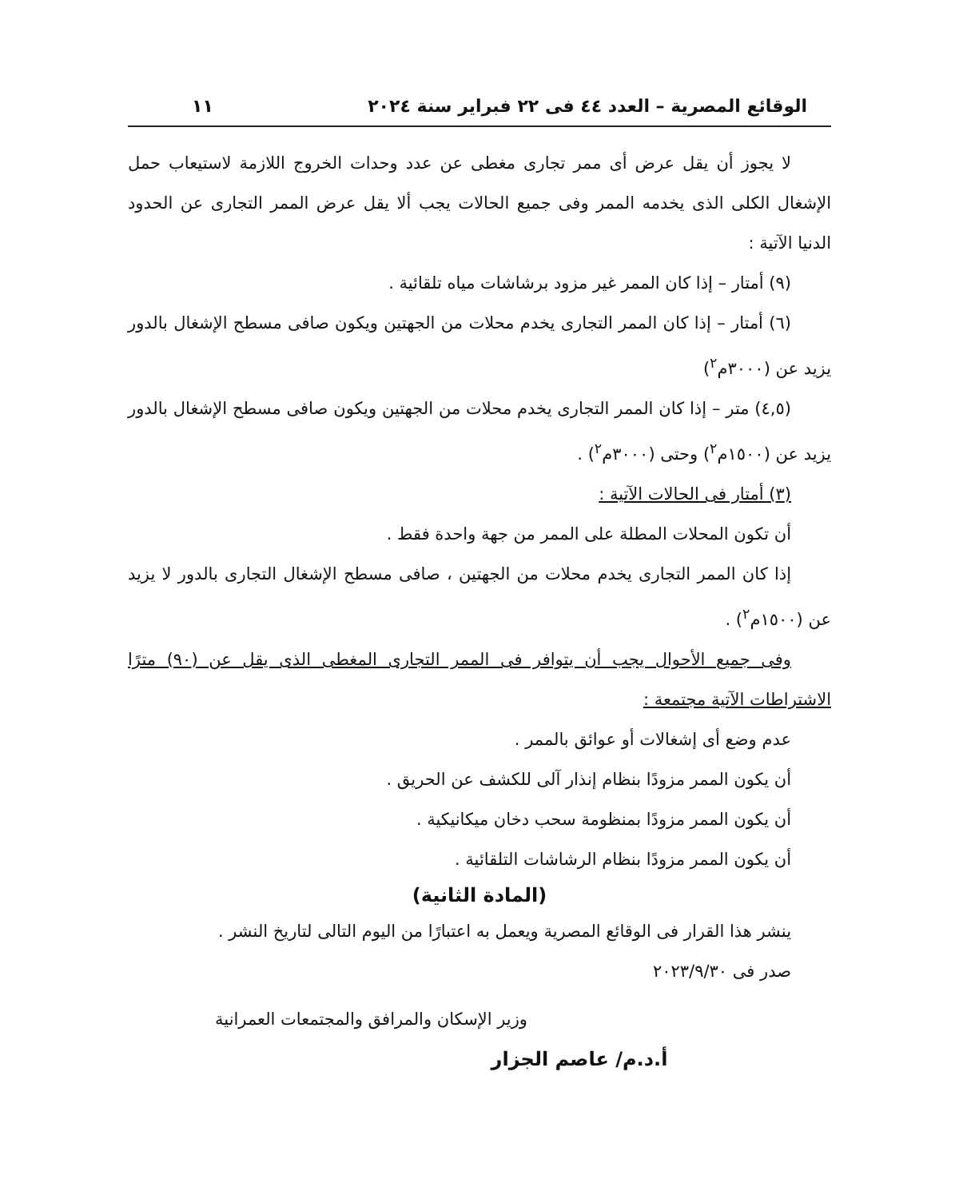الوقائع المصرية – العدد ٤٤ فى ٢٢ فبراير سنة ٢٠٢٤ ١١
لا يجوز أن يقل عرض أى ممر تجارى مغطى عن عدد وحدات الخروج اللازمة لاستيعاب حمل الإشغال الكلى الذى يخدمه الممر وفى جميع الحالات يجب ألا يقل عرض الممر التجارى عن الحدود الدنيا الآتية :
(٩) أمتار – إذا كان الممر غير مزود برشاشات مياه تلقائية .
(٦) أمتار – إذا كان الممر التجارى يخدم محلات من الجهتين ويكون صافى مسطح الإشغال بالدور يزيد عن (٣٠٠٠م<sup>٢</sup>)
(٤,٥) متر – إذا كان الممر التجارى يخدم محلات من الجهتين ويكون صافى مسطح الإشغال بالدور يزيد عن (١٥٠٠م<sup>٢</sup>) وحتى (٣٠٠٠م<sup>٢</sup>) .
(٣) أمتار فى الحالات الآتية :
أن تكون المحلات المطلة على الممر من جهة واحدة فقط .
إذا كان الممر التجارى يخدم محلات من الجهتين ، صافى مسطح الإشغال التجارى بالدور لا يزيد عن (١٥٠٠م<sup>٢</sup>) .
وفى جميع الأحوال يجب أن يتوافر فى الممر التجارى المغطى الذى يقل عن (٩٠) مترًا الاشتراطات الآتية مجتمعة :
عدم وضع أى إشغالات أو عوائق بالممر .
أن يكون الممر مزودًا بنظام إنذار آلى للكشف عن الحريق .
أن يكون الممر مزودًا بمنظومة سحب دخان ميكانيكية .
أن يكون الممر مزودًا بنظام الرشاشات التلقائية .
(المادة الثانية)
ينشر هذا القرار فى الوقائع المصرية ويعمل به اعتبارًا من اليوم التالى لتاريخ النشر .
صدر فى ٢٠٢٣/٩/٣٠
وزير الإسكان والمرافق والمجتمعات العمرانية
أ.د.م/ عاصم الجزار